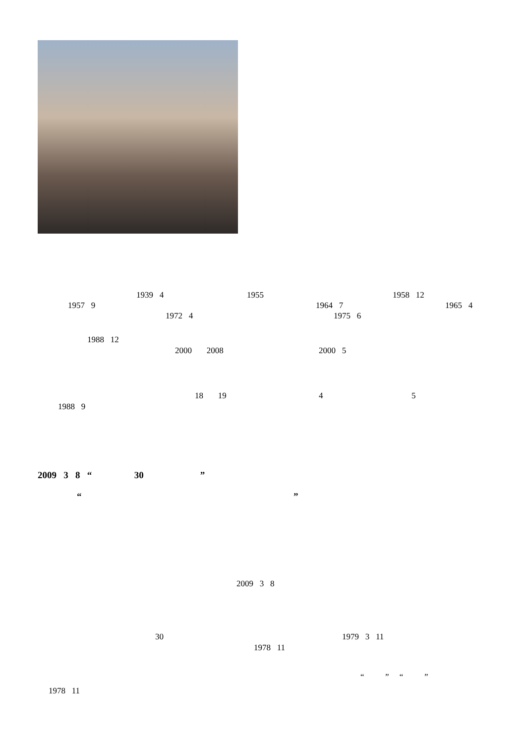1939 4
1955
1958 12
1957 9
1964 7
1965 4
1972 4
1975 6
1988 12
2000 2008
2000 5
18 19
4
5
1988 9
2009 3 8 “ 30 ”
“ ”
2009 3 8
30
1979 3 11
1978 11
“ ” “ ”
1978 11